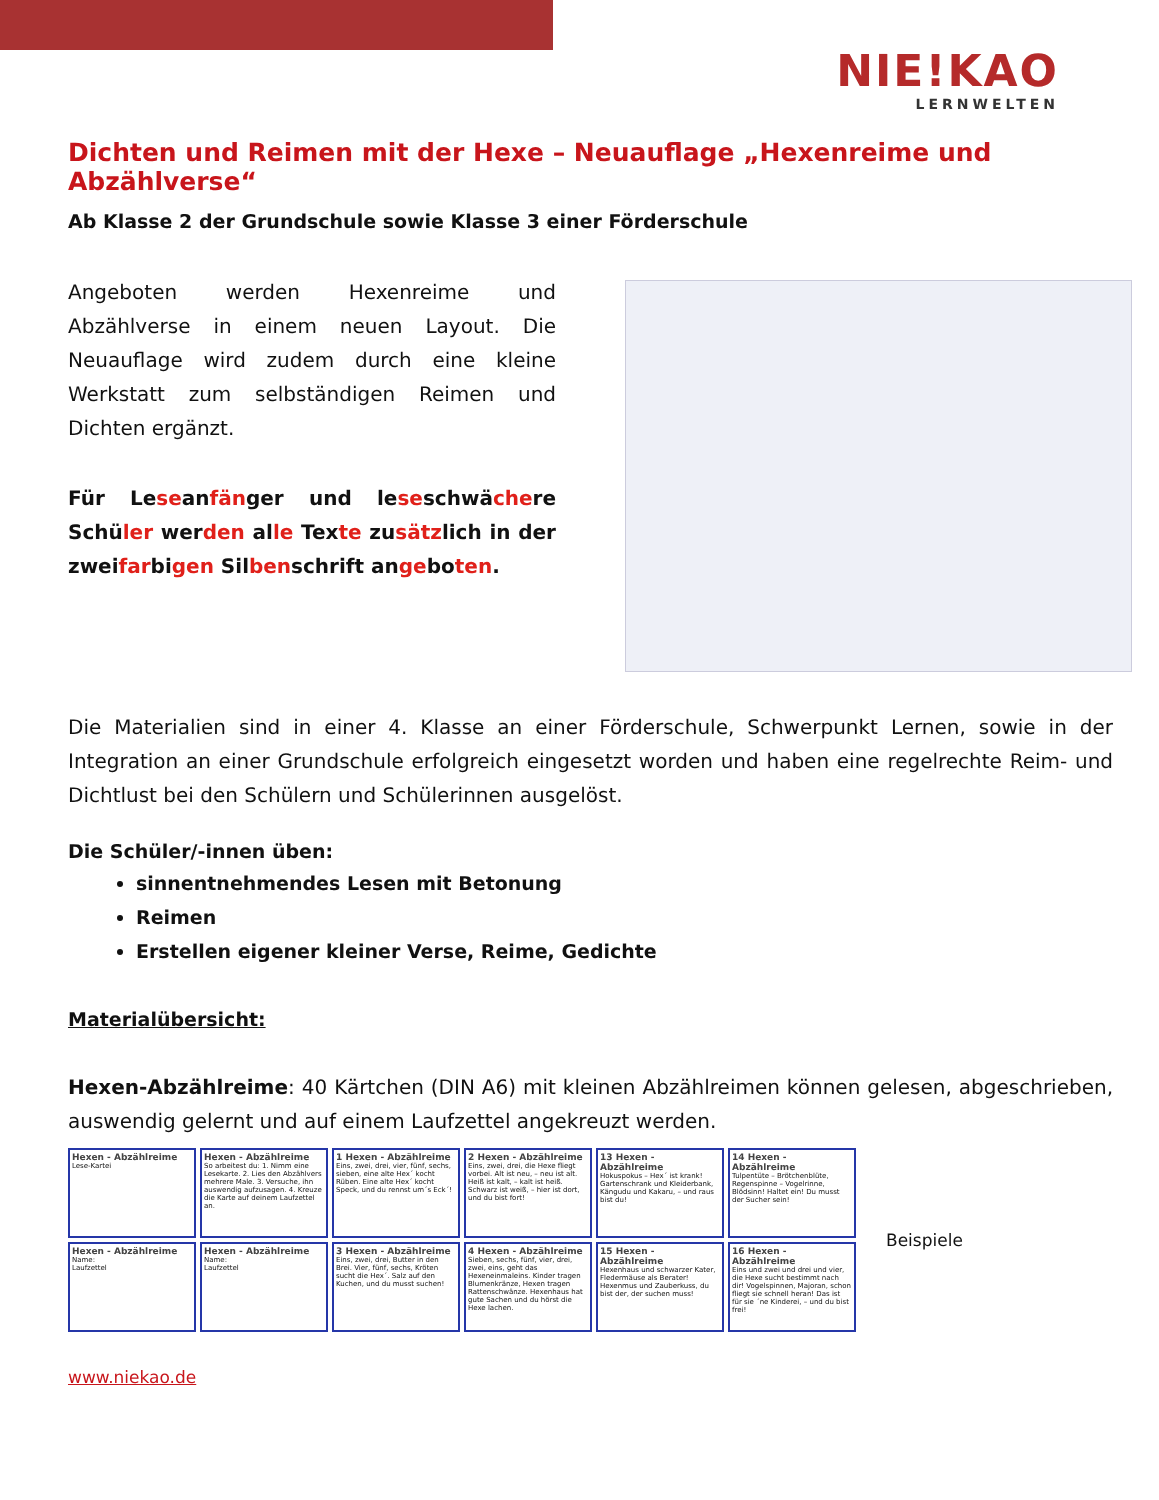NIE!KAO
LERNWELTEN
Dichten und Reimen mit der Hexe – Neuauflage „Hexenreime und Abzählverse“
Ab Klasse 2 der Grundschule sowie Klasse 3 einer Förderschule
Angeboten werden Hexenreime und Abzählverse in einem neuen Layout. Die Neuauflage wird zudem durch eine kleine Werkstatt zum selbständigen Reimen und Dichten ergänzt.
Für Leseanfänger und leseschwächere Schüler werden alle Texte zusätzlich in der zweifarbigen Silbenschrift angeboten.
Die Materialien sind in einer 4. Klasse an einer Förderschule, Schwerpunkt Lernen, sowie in der Integration an einer Grundschule erfolgreich eingesetzt worden und haben eine regelrechte Reim- und Dichtlust bei den Schülern und Schülerinnen ausgelöst.
Die Schüler/-innen üben:
sinnentnehmendes Lesen mit Betonung
Reimen
Erstellen eigener kleiner Verse, Reime, Gedichte
Materialübersicht:
Hexen-Abzählreime: 40 Kärtchen (DIN A6) mit kleinen Abzählreimen können gelesen, abgeschrieben, auswendig gelernt und auf einem Laufzettel angekreuzt werden.
Hexen - Abzählreime
Lese-Kartei
Hexen - Abzählreime
So arbeitest du: 1. Nimm eine Lesekarte. 2. Lies den Abzählvers mehrere Male. 3. Versuche, ihn auswendig aufzusagen. 4. Kreuze die Karte auf deinem Laufzettel an.
1 Hexen - Abzählreime
Eins, zwei, drei, vier, fünf, sechs, sieben, eine alte Hex´ kocht Rüben. Eine alte Hex´ kocht Speck, und du rennst um´s Eck´!
2 Hexen - Abzählreime
Eins, zwei, drei, die Hexe fliegt vorbei. Alt ist neu, – neu ist alt. Heiß ist kalt, – kalt ist heiß. Schwarz ist weiß, – hier ist dort, und du bist fort!
13 Hexen - Abzählreime
Hokuspokus – Hex´ ist krank! Gartenschrank und Kleiderbank, Kängudu und Kakaru, – und raus bist du!
14 Hexen - Abzählreime
Tulpentüte – Brötchenblüte, Regenspinne – Vogelrinne, Blödsinn! Haltet ein! Du musst der Sucher sein!
Hexen - Abzählreime
Name:
Laufzettel
Hexen - Abzählreime
Name:
Laufzettel
3 Hexen - Abzählreime
Eins, zwei, drei, Butter in den Brei. Vier, fünf, sechs, Kröten sucht die Hex´. Salz auf den Kuchen, und du musst suchen!
4 Hexen - Abzählreime
Sieben, sechs, fünf, vier, drei, zwei, eins, geht das Hexeneinmaleins. Kinder tragen Blumenkränze, Hexen tragen Rattenschwänze. Hexenhaus hat gute Sachen und du hörst die Hexe lachen.
15 Hexen - Abzählreime
Hexenhaus und schwarzer Kater, Fledermäuse als Berater! Hexenmus und Zauberkuss, du bist der, der suchen muss!
16 Hexen - Abzählreime
Eins und zwei und drei und vier, die Hexe sucht bestimmt nach dir! Vogelspinnen, Majoran, schon fliegt sie schnell heran! Das ist für sie ´ne Kinderei, – und du bist frei!
Beispiele
www.niekao.de